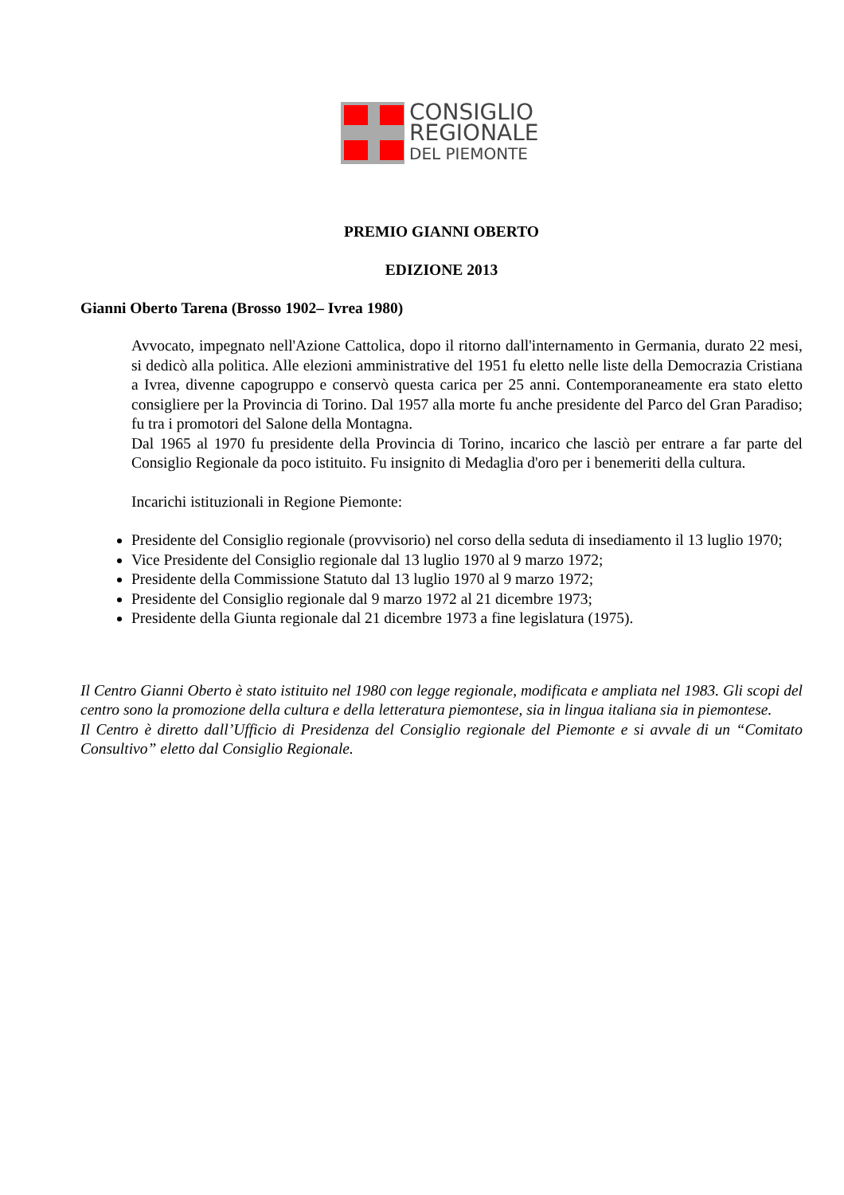CONSIGLIO
REGIONALE
DEL PIEMONTE
PREMIO GIANNI OBERTO
EDIZIONE 2013
Gianni Oberto Tarena (Brosso 1902– Ivrea 1980)
Avvocato, impegnato nell'Azione Cattolica, dopo il ritorno dall'internamento in Germania, durato 22 mesi, si dedicò alla politica. Alle elezioni amministrative del 1951 fu eletto nelle liste della Democrazia Cristiana a Ivrea, divenne capogruppo e conservò questa carica per 25 anni. Contemporaneamente era stato eletto consigliere per la Provincia di Torino. Dal 1957 alla morte fu anche presidente del Parco del Gran Paradiso; fu tra i promotori del Salone della Montagna.
Dal 1965 al 1970 fu presidente della Provincia di Torino, incarico che lasciò per entrare a far parte del Consiglio Regionale da poco istituito. Fu insignito di Medaglia d'oro per i benemeriti della cultura.
Incarichi istituzionali in Regione Piemonte:
Presidente del Consiglio regionale (provvisorio) nel corso della seduta di insediamento il 13 luglio 1970;
Vice Presidente del Consiglio regionale dal 13 luglio 1970 al 9 marzo 1972;
Presidente della Commissione Statuto dal 13 luglio 1970 al 9 marzo 1972;
Presidente del Consiglio regionale dal 9 marzo 1972 al 21 dicembre 1973;
Presidente della Giunta regionale dal 21 dicembre 1973 a fine legislatura (1975).
Il Centro Gianni Oberto è stato istituito nel 1980 con legge regionale, modificata e ampliata nel 1983. Gli scopi del centro sono la promozione della cultura e della letteratura piemontese, sia in lingua italiana sia in piemontese.
Il Centro è diretto dall’Ufficio di Presidenza del Consiglio regionale del Piemonte e si avvale di un “Comitato Consultivo” eletto dal Consiglio Regionale.